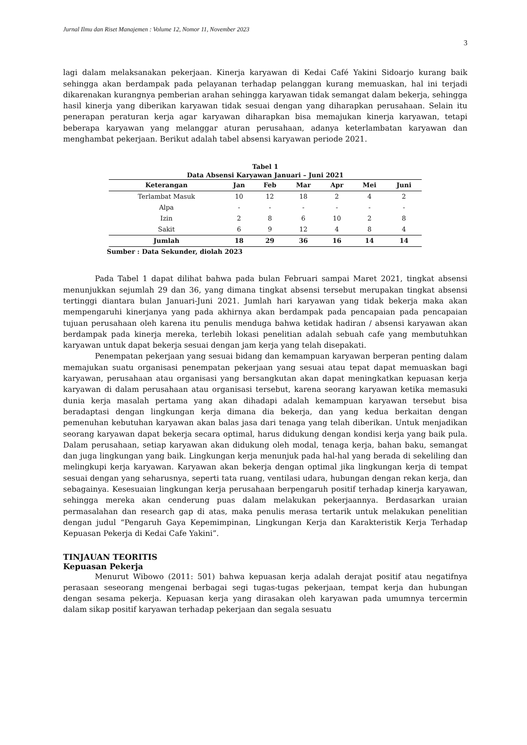Jurnal Ilmu dan Riset Manajemen : Volume 12, Nomor 11, November 2023
3
lagi dalam melaksanakan pekerjaan. Kinerja karyawan di Kedai Café Yakini Sidoarjo kurang baik sehingga akan berdampak pada pelayanan terhadap pelanggan kurang memuaskan, hal ini terjadi dikarenakan kurangnya pemberian arahan sehingga karyawan tidak semangat dalam bekerja, sehingga hasil kinerja yang diberikan karyawan tidak sesuai dengan yang diharapkan perusahaan. Selain itu penerapan peraturan kerja agar karyawan diharapkan bisa memajukan kinerja karyawan, tetapi beberapa karyawan yang melanggar aturan perusahaan, adanya keterlambatan karyawan dan menghambat pekerjaan. Berikut adalah tabel absensi karyawan periode 2021.
Tabel 1
Data Absensi Karyawan Januari – Juni 2021
| Keterangan | Jan | Feb | Mar | Apr | Mei | Juni |
| --- | --- | --- | --- | --- | --- | --- |
| Terlambat Masuk | 10 | 12 | 18 | 2 | 4 | 2 |
| Alpa | - | - | - | - | - | - |
| Izin | 2 | 8 | 6 | 10 | 2 | 8 |
| Sakit | 6 | 9 | 12 | 4 | 8 | 4 |
| Jumlah | 18 | 29 | 36 | 16 | 14 | 14 |
Sumber : Data Sekunder, diolah 2023
Pada Tabel 1 dapat dilihat bahwa pada bulan Februari sampai Maret 2021, tingkat absensi menunjukkan sejumlah 29 dan 36, yang dimana tingkat absensi tersebut merupakan tingkat absensi tertinggi diantara bulan Januari-Juni 2021. Jumlah hari karyawan yang tidak bekerja maka akan mempengaruhi kinerjanya yang pada akhirnya akan berdampak pada pencapaian pada pencapaian tujuan perusahaan oleh karena itu penulis menduga bahwa ketidak hadiran / absensi karyawan akan berdampak pada kinerja mereka, terlebih lokasi penelitian adalah sebuah cafe yang membutuhkan karyawan untuk dapat bekerja sesuai dengan jam kerja yang telah disepakati.
Penempatan pekerjaan yang sesuai bidang dan kemampuan karyawan berperan penting dalam memajukan suatu organisasi penempatan pekerjaan yang sesuai atau tepat dapat memuaskan bagi karyawan, perusahaan atau organisasi yang bersangkutan akan dapat meningkatkan kepuasan kerja karyawan di dalam perusahaan atau organisasi tersebut, karena seorang karyawan ketika memasuki dunia kerja masalah pertama yang akan dihadapi adalah kemampuan karyawan tersebut bisa beradaptasi dengan lingkungan kerja dimana dia bekerja, dan yang kedua berkaitan dengan pemenuhan kebutuhan karyawan akan balas jasa dari tenaga yang telah diberikan. Untuk menjadikan seorang karyawan dapat bekerja secara optimal, harus didukung dengan kondisi kerja yang baik pula. Dalam perusahaan, setiap karyawan akan didukung oleh modal, tenaga kerja, bahan baku, semangat dan juga lingkungan yang baik. Lingkungan kerja menunjuk pada hal-hal yang berada di sekeliling dan melingkupi kerja karyawan. Karyawan akan bekerja dengan optimal jika lingkungan kerja di tempat sesuai dengan yang seharusnya, seperti tata ruang, ventilasi udara, hubungan dengan rekan kerja, dan sebagainya. Kesesuaian lingkungan kerja perusahaan berpengaruh positif terhadap kinerja karyawan, sehingga mereka akan cenderung puas dalam melakukan pekerjaannya. Berdasarkan uraian permasalahan dan research gap di atas, maka penulis merasa tertarik untuk melakukan penelitian dengan judul “Pengaruh Gaya Kepemimpinan, Lingkungan Kerja dan Karakteristik Kerja Terhadap Kepuasan Pekerja di Kedai Cafe Yakini”.
TINJAUAN TEORITIS
Kepuasan Pekerja
Menurut Wibowo (2011: 501) bahwa kepuasan kerja adalah derajat positif atau negatifnya perasaan seseorang mengenai berbagai segi tugas-tugas pekerjaan, tempat kerja dan hubungan dengan sesama pekerja. Kepuasan kerja yang dirasakan oleh karyawan pada umumnya tercermin dalam sikap positif karyawan terhadap pekerjaan dan segala sesuatu